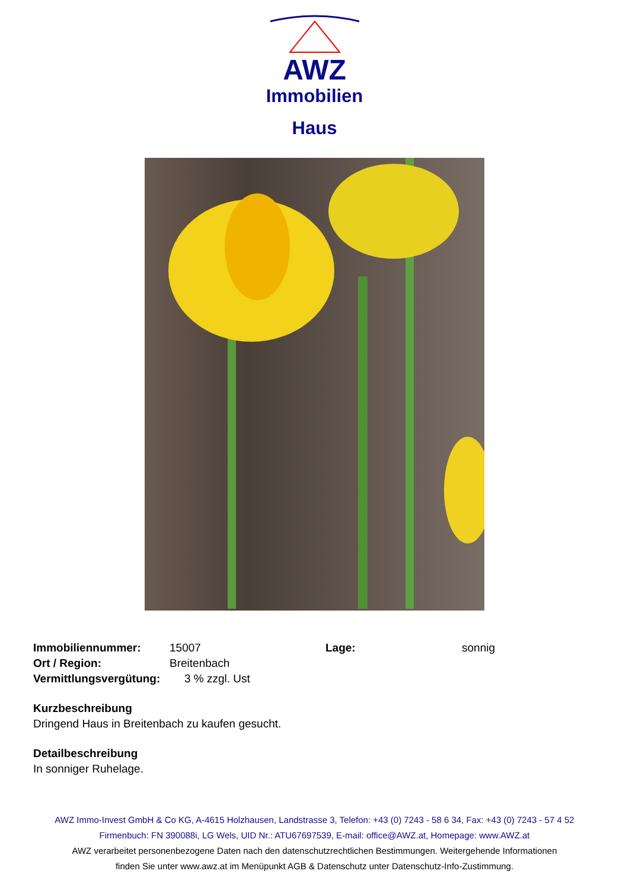AWZ
Immobilien
Haus
Immobiliennummer: 15007 Lage: sonnig
Ort / Region: Breitenbach
Vermittlungsvergütung: 3 % zzgl. Ust
Kurzbeschreibung
Dringend Haus in Breitenbach zu kaufen gesucht.
Detailbeschreibung
In sonniger Ruhelage.
AWZ Immo-Invest GmbH & Co KG, A-4615 Holzhausen, Landstrasse 3, Telefon: +43 (0) 7243 - 58 6 34, Fax: +43 (0) 7243 - 57 4 52
Firmenbuch: FN 390088i, LG Wels, UID Nr.: ATU67697539, E-mail: office@AWZ.at, Homepage: www.AWZ.at
AWZ verarbeitet personenbezogene Daten nach den datenschutzrechtlichen Bestimmungen. Weitergehende Informationen
finden Sie unter www.awz.at im Menüpunkt AGB & Datenschutz unter Datenschutz-Info-Zustimmung.